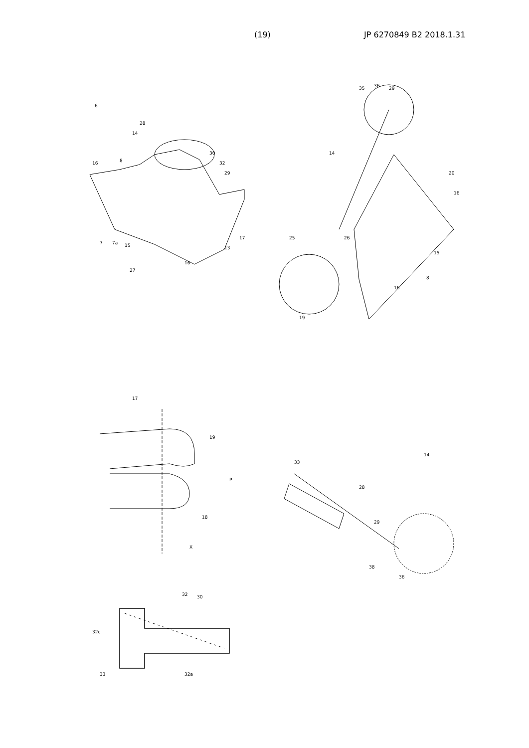(19) JP 6270849 B2 2018.1.31
6
14
28
16
8
7
7a
15
17
13
16
27
30
32
29
35
36
29
14
20
16
15
8
16
19
26
25
17
P
X
18
19
14
33
28
29
36
38
30
32
32c
33
32a